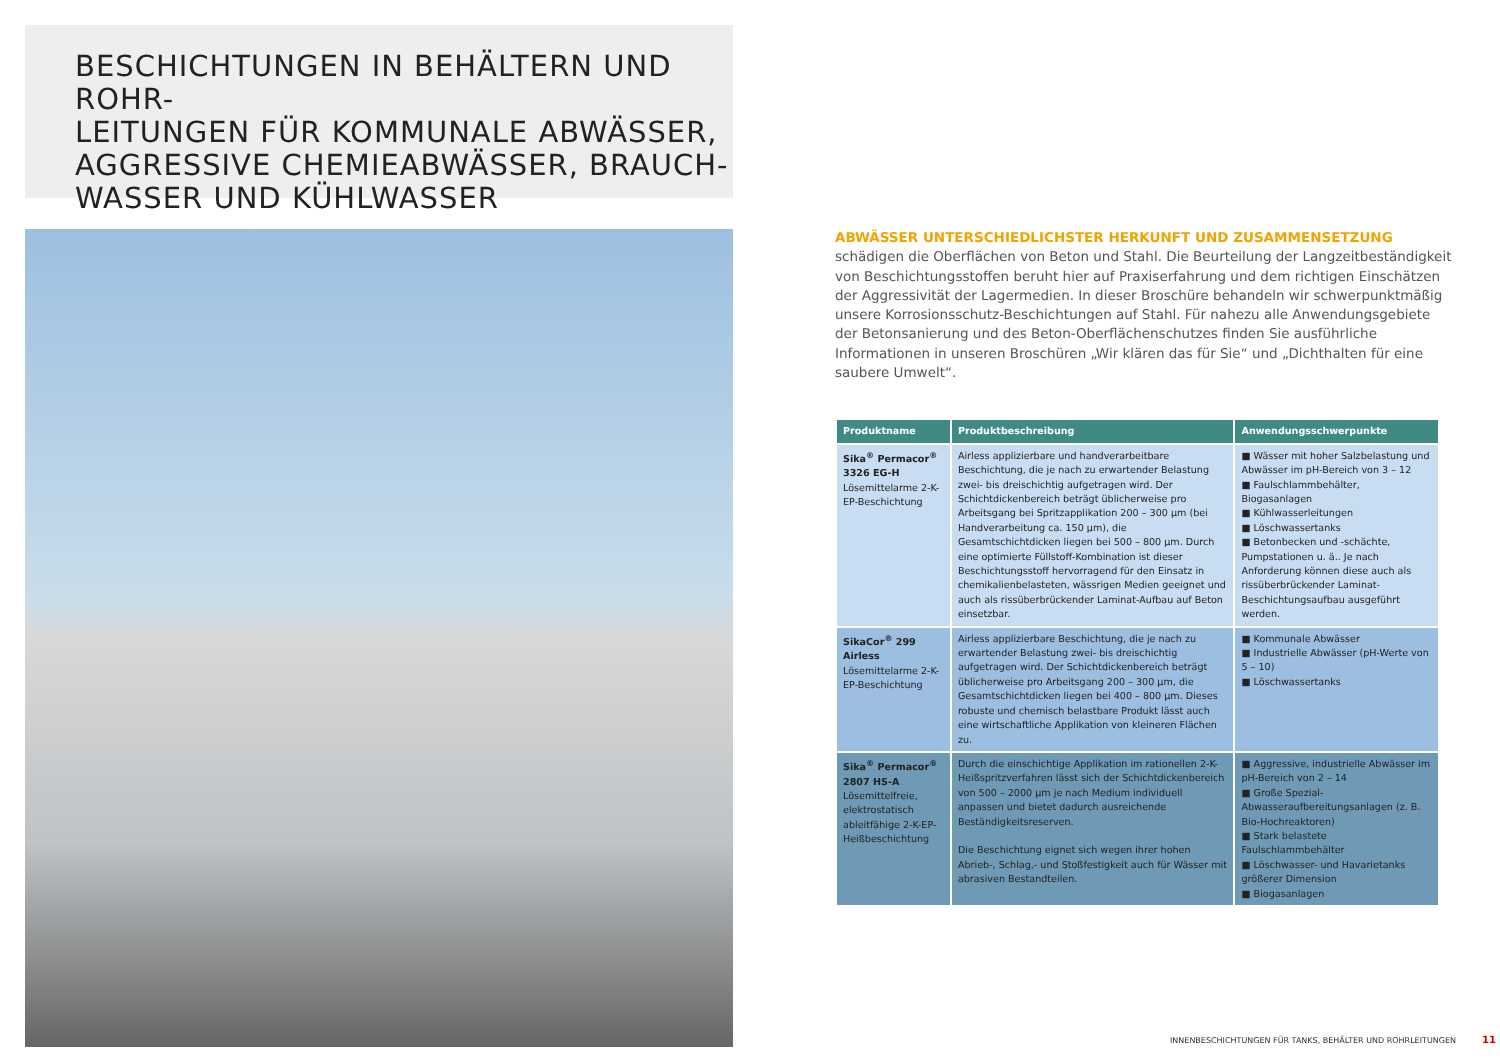BESCHICHTUNGEN IN BEHÄLTERN UND ROHR-
LEITUNGEN FÜR KOMMUNALE ABWÄSSER,
AGGRESSIVE CHEMIEABWÄSSER, BRAUCH-
WASSER UND KÜHLWASSER
ABWÄSSER UNTERSCHIEDLICHSTER HERKUNFT UND ZUSAMMENSETZUNG schädigen die Oberflächen von Beton und Stahl. Die Beurteilung der Langzeitbeständigkeit von Beschichtungsstoffen beruht hier auf Praxiserfahrung und dem richtigen Einschätzen der Aggressivität der Lagermedien. In dieser Broschüre behandeln wir schwerpunktmäßig unsere Korrosionsschutz-Beschichtungen auf Stahl. Für nahezu alle Anwendungsgebiete der Betonsanierung und des Beton-Oberflächenschutzes finden Sie ausführliche Informationen in unseren Broschüren „Wir klären das für Sie“ und „Dichthalten für eine saubere Umwelt“.
| Produktname | Produktbeschreibung | Anwendungsschwerpunkte |
| --- | --- | --- |
| Sika<sup>®</sup> Permacor<sup>®</sup> 3326 EG-H Lösemittelarme 2-K-EP-Beschichtung | Airless applizierbare und handverarbeitbare Beschichtung, die je nach zu erwartender Belastung zwei- bis dreischichtig aufgetragen wird. Der Schichtdickenbereich beträgt üblicherweise pro Arbeitsgang bei Spritzapplikation 200 – 300 µm (bei Handverarbeitung ca. 150 µm), die Gesamtschichtdicken liegen bei 500 – 800 µm. Durch eine optimierte Füllstoff-Kombination ist dieser Beschichtungsstoff hervorragend für den Einsatz in chemikalienbelasteten, wässrigen Medien geeignet und auch als rissüberbrückender Laminat-Aufbau auf Beton einsetzbar. | ■ Wässer mit hoher Salzbelastung und Abwässer im pH-Bereich von 3 – 12 ■ Faulschlammbehälter, Biogasanlagen ■ Kühlwasserleitungen ■ Löschwassertanks ■ Betonbecken und -schächte, Pumpstationen u. ä.. Je nach Anforderung können diese auch als rissüberbrückender Laminat-Beschichtungsaufbau ausgeführt werden. |
| SikaCor<sup>®</sup> 299 Airless Lösemittelarme 2-K-EP-Beschichtung | Airless applizierbare Beschichtung, die je nach zu erwartender Belastung zwei- bis dreischichtig aufgetragen wird. Der Schichtdickenbereich beträgt üblicherweise pro Arbeitsgang 200 – 300 µm, die Gesamtschichtdicken liegen bei 400 – 800 µm. Dieses robuste und chemisch belastbare Produkt lässt auch eine wirtschaftliche Applikation von kleineren Flächen zu. | ■ Kommunale Abwässer ■ Industrielle Abwässer (pH-Werte von 5 – 10) ■ Löschwassertanks |
| Sika<sup>®</sup> Permacor<sup>®</sup> 2807 HS-A Lösemittelfreie, elektrostatisch ableitfähige 2-K-EP-Heißbeschichtung | Durch die einschichtige Applikation im rationellen 2-K-Heißspritzverfahren lässt sich der Schichtdickenbereich von 500 – 2000 µm je nach Medium individuell anpassen und bietet dadurch ausreichende Beständigkeitsreserven. Die Beschichtung eignet sich wegen ihrer hohen Abrieb-, Schlag,- und Stoßfestigkeit auch für Wässer mit abrasiven Bestandteilen. | ■ Aggressive, industrielle Abwässer im pH-Bereich von 2 – 14 ■ Große Spezial-Abwasseraufbereitungsanlagen (z. B. Bio-Hochreaktoren) ■ Stark belastete Faulschlammbehälter ■ Löschwasser- und Havarietanks größerer Dimension ■ Biogasanlagen |
INNENBESCHICHTUNGEN FÜR TANKS, BEHÄLTER UND ROHRLEITUNGEN
11